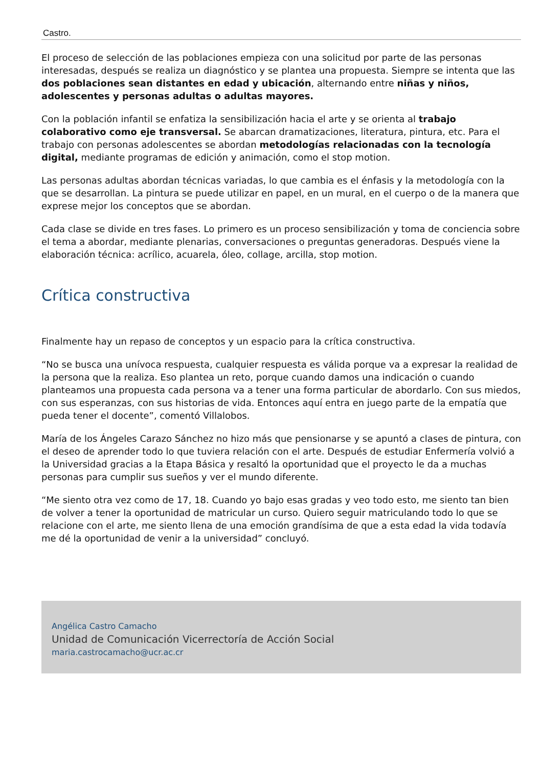Castro.
El proceso de selección de las poblaciones empieza con una solicitud por parte de las personas interesadas, después se realiza un diagnóstico y se plantea una propuesta. Siempre se intenta que las dos poblaciones sean distantes en edad y ubicación, alternando entre niñas y niños, adolescentes y personas adultas o adultas mayores.
Con la población infantil se enfatiza la sensibilización hacia el arte y se orienta al trabajo colaborativo como eje transversal. Se abarcan dramatizaciones, literatura, pintura, etc. Para el trabajo con personas adolescentes se abordan metodologías relacionadas con la tecnología digital, mediante programas de edición y animación, como el stop motion.
Las personas adultas abordan técnicas variadas, lo que cambia es el énfasis y la metodología con la que se desarrollan. La pintura se puede utilizar en papel, en un mural, en el cuerpo o de la manera que exprese mejor los conceptos que se abordan.
Cada clase se divide en tres fases. Lo primero es un proceso sensibilización y toma de conciencia sobre el tema a abordar, mediante plenarias, conversaciones o preguntas generadoras. Después viene la elaboración técnica: acrílico, acuarela, óleo, collage, arcilla, stop motion.
Crítica constructiva
Finalmente hay un repaso de conceptos y un espacio para la crítica constructiva.
“No se busca una unívoca respuesta, cualquier respuesta es válida porque va a expresar la realidad de la persona que la realiza. Eso plantea un reto, porque cuando damos una indicación o cuando planteamos una propuesta cada persona va a tener una forma particular de abordarlo. Con sus miedos, con sus esperanzas, con sus historias de vida. Entonces aquí entra en juego parte de la empatía que pueda tener el docente”, comentó Villalobos.
María de los Ángeles Carazo Sánchez no hizo más que pensionarse y se apuntó a clases de pintura, con el deseo de aprender todo lo que tuviera relación con el arte. Después de estudiar Enfermería volvió a la Universidad gracias a la Etapa Básica y resaltó la oportunidad que el proyecto le da a muchas personas para cumplir sus sueños y ver el mundo diferente.
“Me siento otra vez como de 17, 18. Cuando yo bajo esas gradas y veo todo esto, me siento tan bien de volver a tener la oportunidad de matricular un curso. Quiero seguir matriculando todo lo que se relacione con el arte, me siento llena de una emoción grandísima de que a esta edad la vida todavía me dé la oportunidad de venir a la universidad” concluyó.
Angélica Castro Camacho
Unidad de Comunicación Vicerrectoría de Acción Social
maria.castrocamacho@ucr.ac.cr